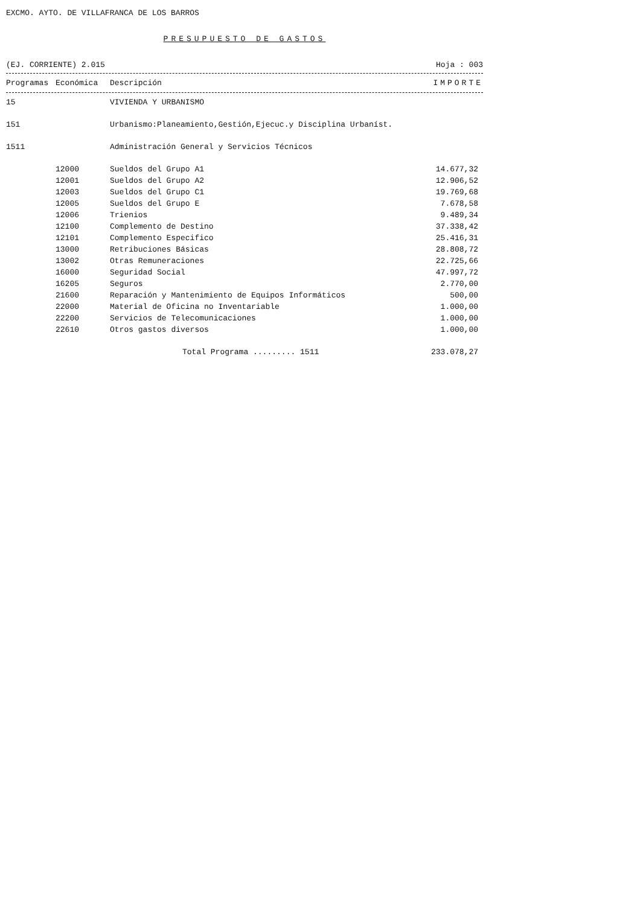EXCMO. AYTO. DE VILLAFRANCA DE LOS BARROS
PRESUPUESTO DE GASTOS
(EJ. CORRIENTE) 2.015 Hoja : 003
| Programas | Económica | Descripción | IMPORTE |
| --- | --- | --- | --- |
| 15 | | VIVIENDA Y URBANISMO | |
| 151 | | Urbanismo:Planeamiento,Gestión,Ejecuc.y Disciplina Urbaníst. | |
| 1511 | | Administración General y Servicios Técnicos | |
| | 12000 | Sueldos del Grupo A1 | 14.677,32 |
| | 12001 | Sueldos del Grupo A2 | 12.906,52 |
| | 12003 | Sueldos del Grupo C1 | 19.769,68 |
| | 12005 | Sueldos del Grupo E | 7.678,58 |
| | 12006 | Trienios | 9.489,34 |
| | 12100 | Complemento de Destino | 37.338,42 |
| | 12101 | Complemento Especifico | 25.416,31 |
| | 13000 | Retribuciones Básicas | 28.808,72 |
| | 13002 | Otras Remuneraciones | 22.725,66 |
| | 16000 | Seguridad Social | 47.997,72 |
| | 16205 | Seguros | 2.770,00 |
| | 21600 | Reparación y Mantenimiento de Equipos Informáticos | 500,00 |
| | 22000 | Material de Oficina no Inventariable | 1.000,00 |
| | 22200 | Servicios de Telecomunicaciones | 1.000,00 |
| | 22610 | Otros gastos diversos | 1.000,00 |
| | | Total Programa ......... 1511 | 233.078,27 |